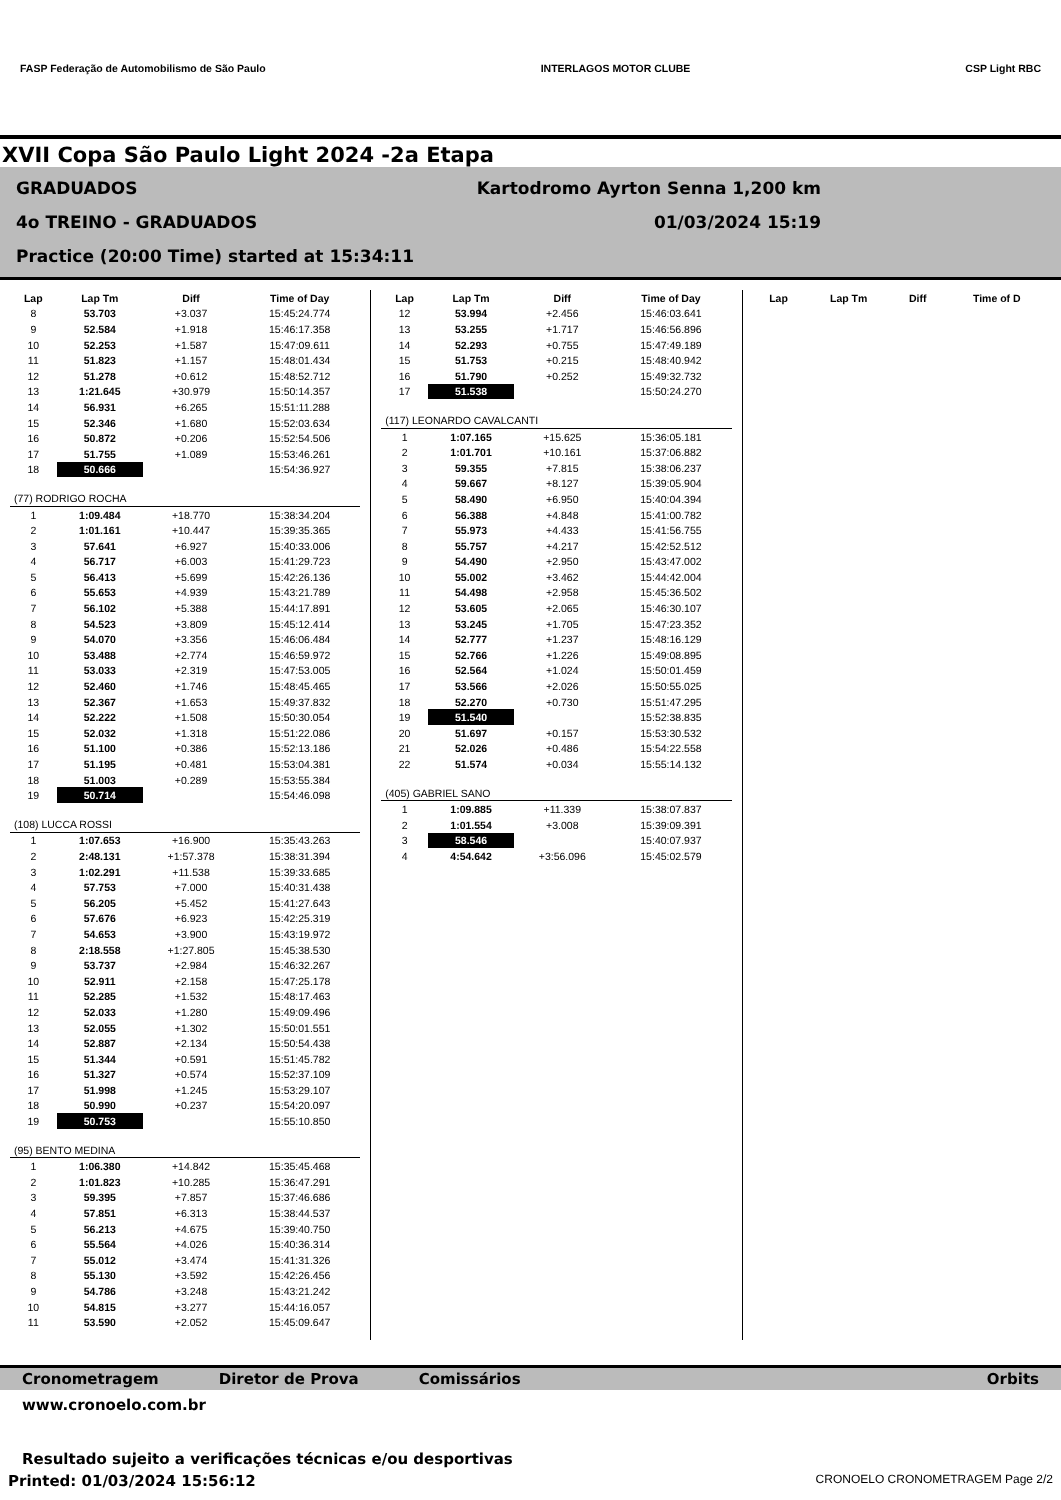FASP Federação de Automobilismo de São Paulo INTERLAGOS MOTOR CLUBE CSP Light RBC
XVII Copa São Paulo Light 2024 -2a Etapa
GRADUADOS Kartodromo Ayrton Senna 1,200 km
4o TREINO - GRADUADOS 01/03/2024 15:19
Practice (20:00 Time) started at 15:34:11
| Lap | Lap Tm | Diff | Time of Day |
| --- | --- | --- | --- |
| 8 | 53.703 | +3.037 | 15:45:24.774 |
| 9 | 52.584 | +1.918 | 15:46:17.358 |
| 10 | 52.253 | +1.587 | 15:47:09.611 |
| 11 | 51.823 | +1.157 | 15:48:01.434 |
| 12 | 51.278 | +0.612 | 15:48:52.712 |
| 13 | 1:21.645 | +30.979 | 15:50:14.357 |
| 14 | 56.931 | +6.265 | 15:51:11.288 |
| 15 | 52.346 | +1.680 | 15:52:03.634 |
| 16 | 50.872 | +0.206 | 15:52:54.506 |
| 17 | 51.755 | +1.089 | 15:53:46.261 |
| 18 | 50.666 | | 15:54:36.927 |
| (77) RODRIGO ROCHA | | | |
| 1 | 1:09.484 | +18.770 | 15:38:34.204 |
| 2 | 1:01.161 | +10.447 | 15:39:35.365 |
| 3 | 57.641 | +6.927 | 15:40:33.006 |
| 4 | 56.717 | +6.003 | 15:41:29.723 |
| 5 | 56.413 | +5.699 | 15:42:26.136 |
| 6 | 55.653 | +4.939 | 15:43:21.789 |
| 7 | 56.102 | +5.388 | 15:44:17.891 |
| 8 | 54.523 | +3.809 | 15:45:12.414 |
| 9 | 54.070 | +3.356 | 15:46:06.484 |
| 10 | 53.488 | +2.774 | 15:46:59.972 |
| 11 | 53.033 | +2.319 | 15:47:53.005 |
| 12 | 52.460 | +1.746 | 15:48:45.465 |
| 13 | 52.367 | +1.653 | 15:49:37.832 |
| 14 | 52.222 | +1.508 | 15:50:30.054 |
| 15 | 52.032 | +1.318 | 15:51:22.086 |
| 16 | 51.100 | +0.386 | 15:52:13.186 |
| 17 | 51.195 | +0.481 | 15:53:04.381 |
| 18 | 51.003 | +0.289 | 15:53:55.384 |
| 19 | 50.714 | | 15:54:46.098 |
| (108) LUCCA ROSSI | | | |
| 1 | 1:07.653 | +16.900 | 15:35:43.263 |
| 2 | 2:48.131 | +1:57.378 | 15:38:31.394 |
| 3 | 1:02.291 | +11.538 | 15:39:33.685 |
| 4 | 57.753 | +7.000 | 15:40:31.438 |
| 5 | 56.205 | +5.452 | 15:41:27.643 |
| 6 | 57.676 | +6.923 | 15:42:25.319 |
| 7 | 54.653 | +3.900 | 15:43:19.972 |
| 8 | 2:18.558 | +1:27.805 | 15:45:38.530 |
| 9 | 53.737 | +2.984 | 15:46:32.267 |
| 10 | 52.911 | +2.158 | 15:47:25.178 |
| 11 | 52.285 | +1.532 | 15:48:17.463 |
| 12 | 52.033 | +1.280 | 15:49:09.496 |
| 13 | 52.055 | +1.302 | 15:50:01.551 |
| 14 | 52.887 | +2.134 | 15:50:54.438 |
| 15 | 51.344 | +0.591 | 15:51:45.782 |
| 16 | 51.327 | +0.574 | 15:52:37.109 |
| 17 | 51.998 | +1.245 | 15:53:29.107 |
| 18 | 50.990 | +0.237 | 15:54:20.097 |
| 19 | 50.753 | | 15:55:10.850 |
| (95) BENTO MEDINA | | | |
| 1 | 1:06.380 | +14.842 | 15:35:45.468 |
| 2 | 1:01.823 | +10.285 | 15:36:47.291 |
| 3 | 59.395 | +7.857 | 15:37:46.686 |
| 4 | 57.851 | +6.313 | 15:38:44.537 |
| 5 | 56.213 | +4.675 | 15:39:40.750 |
| 6 | 55.564 | +4.026 | 15:40:36.314 |
| 7 | 55.012 | +3.474 | 15:41:31.326 |
| 8 | 55.130 | +3.592 | 15:42:26.456 |
| 9 | 54.786 | +3.248 | 15:43:21.242 |
| 10 | 54.815 | +3.277 | 15:44:16.057 |
| 11 | 53.590 | +2.052 | 15:45:09.647 |
| Lap | Lap Tm | Diff | Time of Day |
| --- | --- | --- | --- |
| 12 | 53.994 | +2.456 | 15:46:03.641 |
| 13 | 53.255 | +1.717 | 15:46:56.896 |
| 14 | 52.293 | +0.755 | 15:47:49.189 |
| 15 | 51.753 | +0.215 | 15:48:40.942 |
| 16 | 51.790 | +0.252 | 15:49:32.732 |
| 17 | 51.538 | | 15:50:24.270 |
| (117) LEONARDO CAVALCANTI | | | |
| 1 | 1:07.165 | +15.625 | 15:36:05.181 |
| 2 | 1:01.701 | +10.161 | 15:37:06.882 |
| 3 | 59.355 | +7.815 | 15:38:06.237 |
| 4 | 59.667 | +8.127 | 15:39:05.904 |
| 5 | 58.490 | +6.950 | 15:40:04.394 |
| 6 | 56.388 | +4.848 | 15:41:00.782 |
| 7 | 55.973 | +4.433 | 15:41:56.755 |
| 8 | 55.757 | +4.217 | 15:42:52.512 |
| 9 | 54.490 | +2.950 | 15:43:47.002 |
| 10 | 55.002 | +3.462 | 15:44:42.004 |
| 11 | 54.498 | +2.958 | 15:45:36.502 |
| 12 | 53.605 | +2.065 | 15:46:30.107 |
| 13 | 53.245 | +1.705 | 15:47:23.352 |
| 14 | 52.777 | +1.237 | 15:48:16.129 |
| 15 | 52.766 | +1.226 | 15:49:08.895 |
| 16 | 52.564 | +1.024 | 15:50:01.459 |
| 17 | 53.566 | +2.026 | 15:50:55.025 |
| 18 | 52.270 | +0.730 | 15:51:47.295 |
| 19 | 51.540 | | 15:52:38.835 |
| 20 | 51.697 | +0.157 | 15:53:30.532 |
| 21 | 52.026 | +0.486 | 15:54:22.558 |
| 22 | 51.574 | +0.034 | 15:55:14.132 |
| (405) GABRIEL SANO | | | |
| 1 | 1:09.885 | +11.339 | 15:38:07.837 |
| 2 | 1:01.554 | +3.008 | 15:39:09.391 |
| 3 | 58.546 | | 15:40:07.937 |
| 4 | 4:54.642 | +3:56.096 | 15:45:02.579 |
| Lap | Lap Tm | Diff | Time of D |
| --- | --- | --- | --- |
Cronometragem Diretor de Prova Comissários Orbits
www.cronoelo.com.br
Resultado sujeito a verificações técnicas e/ou desportivas
Printed: 01/03/2024 15:56:12 CRONOELO CRONOMETRAGEM Page 2/2